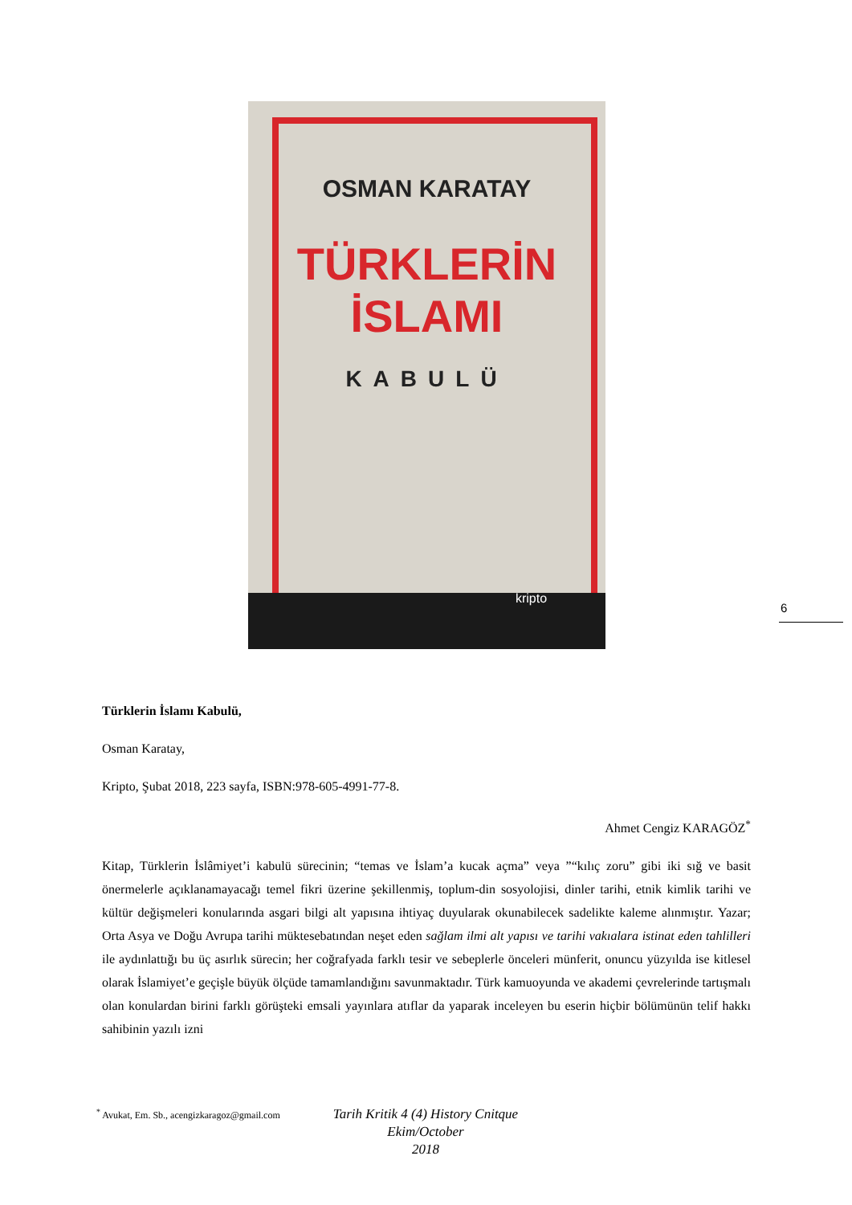OSMAN KARATAY
TÜRKLERİN
İSLAMI
KABULÜ
kripto
6
Türklerin İslamı Kabulü,
Osman Karatay,
Kripto, Şubat 2018, 223 sayfa, ISBN:978-605-4991-77-8.
Ahmet Cengiz KARAGÖZ<sup>*</sup>
Kitap, Türklerin İslâmiyet’i kabulü sürecinin; “temas ve İslam’a kucak açma” veya ”“kılıç zoru” gibi iki sığ ve basit önermelerle açıklanamayacağı temel fikri üzerine şekillenmiş, toplum-din sosyolojisi, dinler tarihi, etnik kimlik tarihi ve kültür değişmeleri konularında asgari bilgi alt yapısına ihtiyaç duyularak okunabilecek sadelikte kaleme alınmıştır. Yazar; Orta Asya ve Doğu Avrupa tarihi müktesebatından neşet eden sağlam ilmi alt yapısı ve tarihi vakıalara istinat eden tahlilleri ile aydınlattığı bu üç asırlık sürecin; her coğrafyada farklı tesir ve sebeplerle önceleri münferit, onuncu yüzyılda ise kitlesel olarak İslamiyet’e geçişle büyük ölçüde tamamlandığını savunmaktadır. Türk kamuoyunda ve akademi çevrelerinde tartışmalı olan konulardan birini farklı görüşteki emsali yayınlara atıflar da yaparak inceleyen bu eserin hiçbir bölümünün telif hakkı sahibinin yazılı izni
<sup>*</sup> Avukat, Em. Sb., acengizkaragoz@gmail.com
Tarih Kritik 4 (4) History Cnitque
Ekim/October
2018